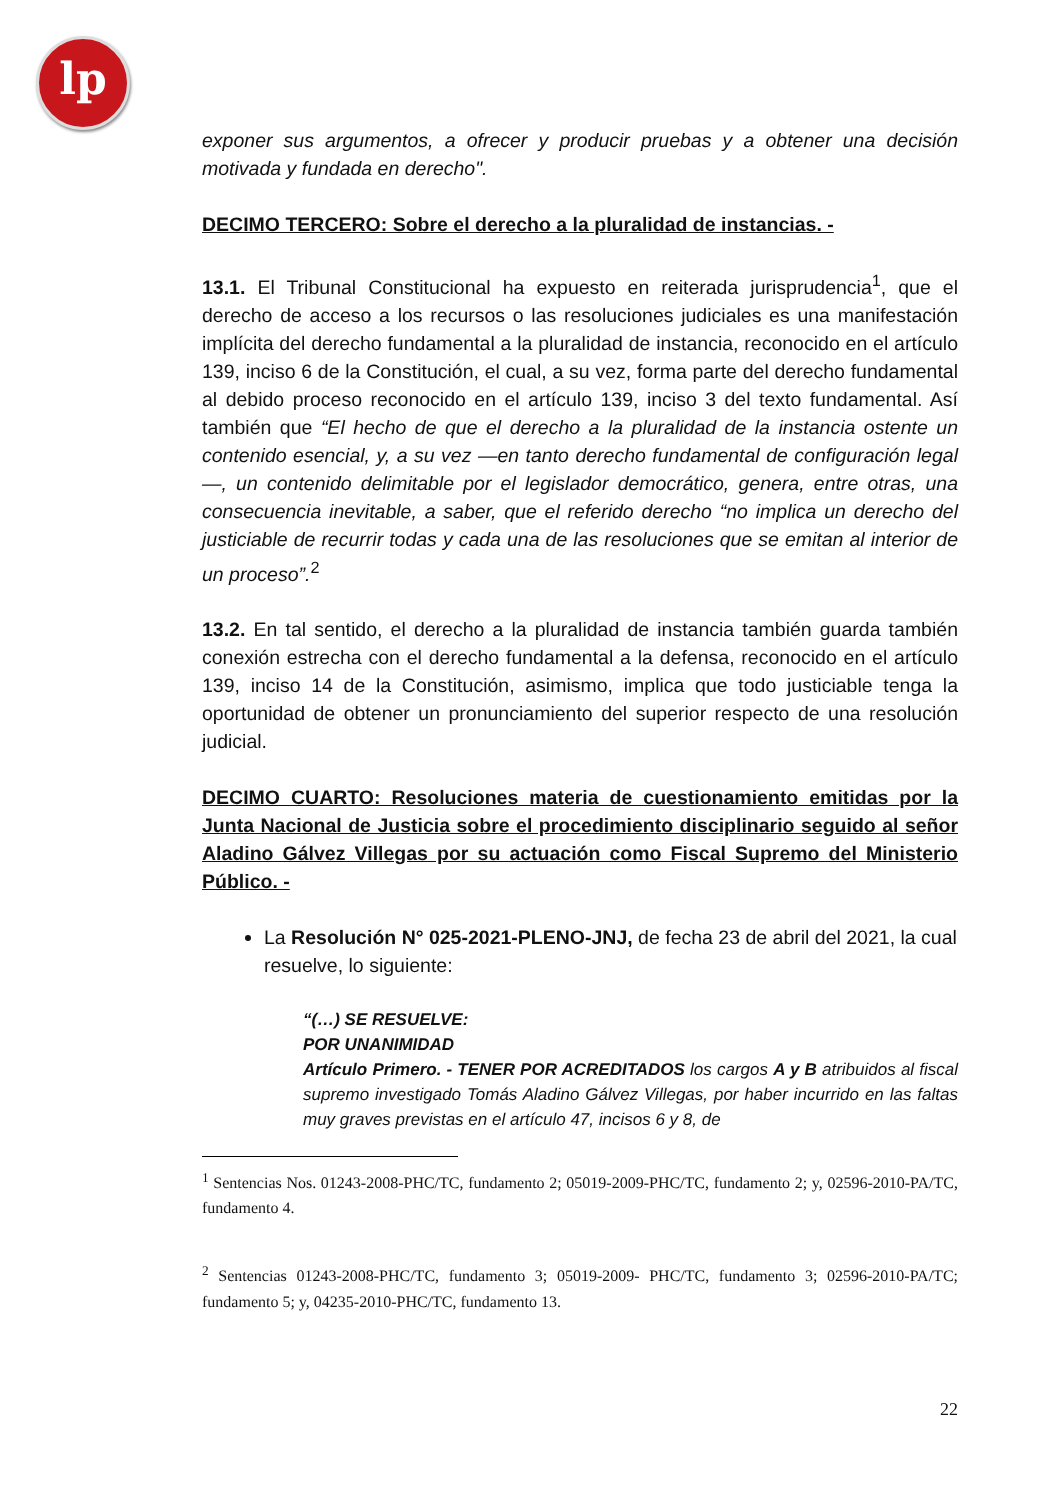lp
exponer sus argumentos, a ofrecer y producir pruebas y a obtener una decisión motivada y fundada en derecho".
DECIMO TERCERO: Sobre el derecho a la pluralidad de instancias. -
13.1. El Tribunal Constitucional ha expuesto en reiterada jurisprudencia<sup>1</sup>, que el derecho de acceso a los recursos o las resoluciones judiciales es una manifestación implícita del derecho fundamental a la pluralidad de instancia, reconocido en el artículo 139, inciso 6 de la Constitución, el cual, a su vez, forma parte del derecho fundamental al debido proceso reconocido en el artículo 139, inciso 3 del texto fundamental. Así también que “El hecho de que el derecho a la pluralidad de la instancia ostente un contenido esencial, y, a su vez —en tanto derecho fundamental de configuración legal—, un contenido delimitable por el legislador democrático, genera, entre otras, una consecuencia inevitable, a saber, que el referido derecho “no implica un derecho del justiciable de recurrir todas y cada una de las resoluciones que se emitan al interior de un proceso”.<sup>2</sup>
13.2. En tal sentido, el derecho a la pluralidad de instancia también guarda también conexión estrecha con el derecho fundamental a la defensa, reconocido en el artículo 139, inciso 14 de la Constitución, asimismo, implica que todo justiciable tenga la oportunidad de obtener un pronunciamiento del superior respecto de una resolución judicial.
DECIMO CUARTO: Resoluciones materia de cuestionamiento emitidas por la Junta Nacional de Justicia sobre el procedimiento disciplinario seguido al señor Aladino Gálvez Villegas por su actuación como Fiscal Supremo del Ministerio Público. -
La Resolución N° 025-2021-PLENO-JNJ, de fecha 23 de abril del 2021, la cual resuelve, lo siguiente:
“(…) SE RESUELVE:
POR UNANIMIDAD
Artículo Primero. - TENER POR ACREDITADOS los cargos A y B atribuidos al fiscal supremo investigado Tomás Aladino Gálvez Villegas, por haber incurrido en las faltas muy graves previstas en el artículo 47, incisos 6 y 8, de
<sup>1</sup> Sentencias Nos. 01243-2008-PHC/TC, fundamento 2; 05019-2009-PHC/TC, fundamento 2; y, 02596-2010-PA/TC, fundamento 4.
<sup>2</sup> Sentencias 01243-2008-PHC/TC, fundamento 3; 05019-2009- PHC/TC, fundamento 3; 02596-2010-PA/TC; fundamento 5; y, 04235-2010-PHC/TC, fundamento 13.
22